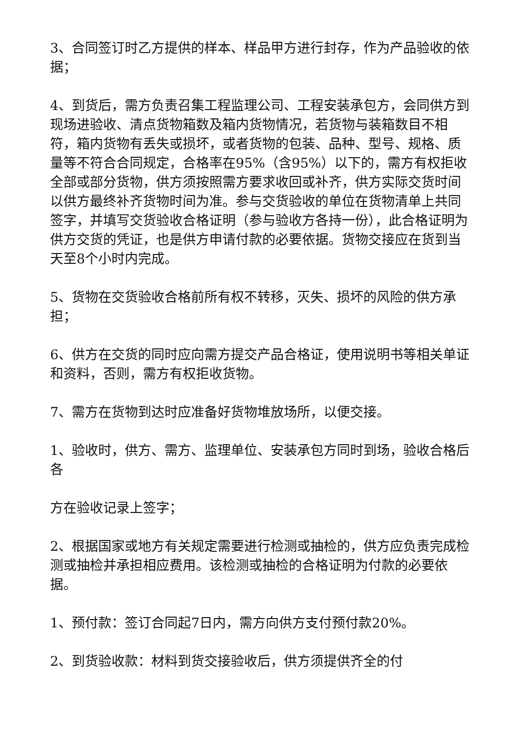3、合同签订时乙方提供的样本、样品甲方进行封存，作为产品验收的依据；
4、到货后，需方负责召集工程监理公司、工程安装承包方，会同供方到现场进验收、清点货物箱数及箱内货物情况，若货物与装箱数目不相符，箱内货物有丢失或损坏，或者货物的包装、品种、型号、规格、质量等不符合合同规定，合格率在95%（含95%）以下的，需方有权拒收全部或部分货物，供方须按照需方要求收回或补齐，供方实际交货时间以供方最终补齐货物时间为准。参与交货验收的单位在货物清单上共同签字，并填写交货验收合格证明（参与验收方各持一份），此合格证明为供方交货的凭证，也是供方申请付款的必要依据。货物交接应在货到当天至8个小时内完成。
5、货物在交货验收合格前所有权不转移，灭失、损坏的风险的供方承担；
6、供方在交货的同时应向需方提交产品合格证，使用说明书等相关单证和资料，否则，需方有权拒收货物。
7、需方在货物到达时应准备好货物堆放场所，以便交接。
1、验收时，供方、需方、监理单位、安装承包方同时到场，验收合格后各
方在验收记录上签字；
2、根据国家或地方有关规定需要进行检测或抽检的，供方应负责完成检测或抽检并承担相应费用。该检测或抽检的合格证明为付款的必要依据。
1、预付款：签订合同起7日内，需方向供方支付预付款20%。
2、到货验收款：材料到货交接验收后，供方须提供齐全的付